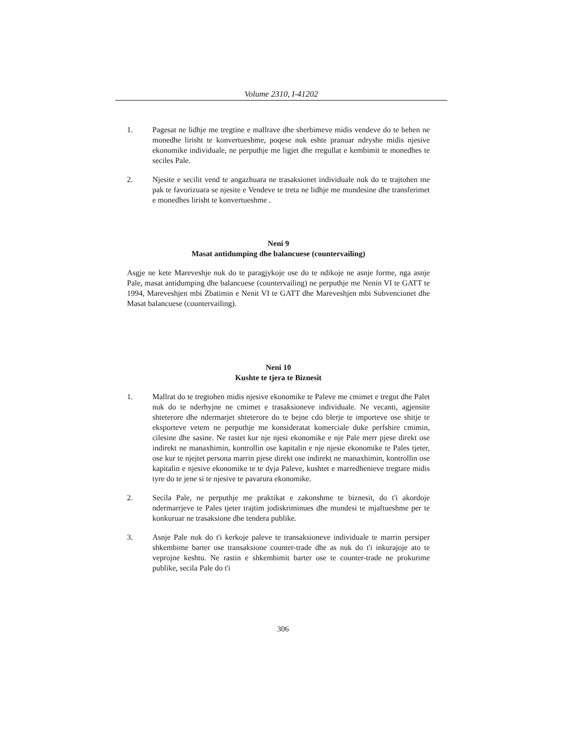Volume 2310, I-41202
1. Pagesat ne lidhje me tregtine e mallrave dhe sherbimeve midis vendeve do te behen ne monedhe lirisht te konvertueshme, poqese nuk eshte pranuar ndryshe midis njesive ekonomike individuale, ne perputhje me ligjet dhe rregullat e kembimit te monedhes te seciles Pale.
2. Njesite e secilit vend te angazhuara ne trasaksionet individuale nuk do te trajtohen me pak te favorizuara se njesite e Vendeve te treta ne lidhje me mundesine dhe transferimet e monedhes lirisht te konvertueshme .
Neni 9
Masat antidumping dhe balancuese (countervailing)
Asgje ne kete Mareveshje nuk do te paragjykoje ose do te ndikoje ne asnje forme, nga asnje Pale, masat antidumping dhe balancuese (countervailing) ne perputhje me Nenin VI te GATT te 1994, Mareveshjen mbi Zbatimin e Nenit VI te GATT dhe Mareveshjen mbi Subvencionet dhe Masat balancuese (countervailing).
Neni 10
Kushte te tjera te Biznesit
1. Mallrat do te tregtohen midis njesive ekonomike te Paleve me cmimet e tregut dhe Palet nuk do te nderhyjne ne cmimet e trasaksioneve individuale. Ne vecanti, agjensite shteterore dhe ndermarjet shteterore do te bejne cdo blerje te importeve ose shitje te eksporteve vetem ne perputhje me konsideratat komerciale duke perfshire cmimin, cilesine dhe sasine. Ne rastet kur nje njesi ekonomike e nje Pale merr pjese direkt ose indirekt ne manaxhimin, kontrollin ose kapitalin e nje njesie ekonomike te Pales tjeter, ose kur te njejtet persona marrin pjese direkt ose indirekt ne manaxhimin, kontrollin ose kapitalin e njesive ekonomike te te dyja Paleve, kushtet e marredhenieve tregtare midis tyre do te jene si te njesive te pavarura ekonomike.
2. Secila Pale, ne perputhje me praktikat e zakonshme te biznesit, do t'i akordoje ndermarrjeve te Pales tjeter trajtim jodiskriminues dhe mundesi te mjaftueshme per te konkuruar ne trasaksione dhe tendera publike.
3. Asnje Pale nuk do t'i kerkoje paleve te transaksioneve individuale te marrin persiper shkembime barter ose transaksione counter-trade dhe as nuk do t'i inkurajoje ato te veprojne keshtu. Ne rastin e shkembimit barter ose te counter-trade ne prokurime publike, secila Pale do t'i
306